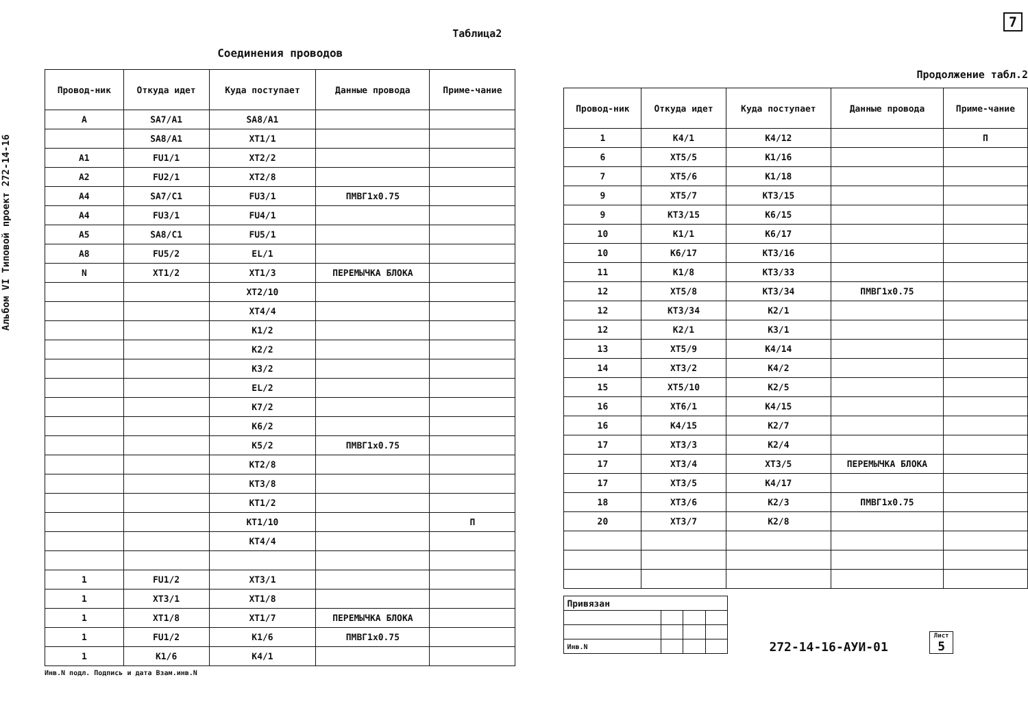Альбом VI Типовой проект 272-14-16
7
Таблица2
Соединения проводов
| Провод-ник | Откуда идет | Куда поступает | Данные провода | Приме-чание |
| --- | --- | --- | --- | --- |
| A | SA7/A1 | SA8/A1 | | |
| | SA8/A1 | XT1/1 | | |
| A1 | FU1/1 | XT2/2 | | |
| A2 | FU2/1 | XT2/8 | | |
| A4 | SA7/C1 | FU3/1 | ПМВГ1x0.75 | |
| A4 | FU3/1 | FU4/1 | | |
| A5 | SA8/C1 | FU5/1 | | |
| A8 | FU5/2 | EL/1 | | |
| N | XT1/2 | XT1/3 | ПЕРЕМЫЧКА БЛОКА | |
| | | XT2/10 | | |
| | | XT4/4 | | |
| | | K1/2 | | |
| | | K2/2 | | |
| | | K3/2 | | |
| | | EL/2 | | |
| | | K7/2 | | |
| | | K6/2 | | |
| | | K5/2 | ПМВГ1x0.75 | |
| | | KT2/8 | | |
| | | KT3/8 | | |
| | | KT1/2 | | |
| | | KT1/10 | | П |
| | | KT4/4 | | |
| 1 | FU1/2 | XT3/1 | | |
| 1 | XT3/1 | XT1/8 | | |
| 1 | XT1/8 | XT1/7 | ПЕРЕМЫЧКА БЛОКА | |
| 1 | FU1/2 | K1/6 | ПМВГ1x0.75 | |
| 1 | K1/6 | K4/1 | | |
Инв.N подл. Подпись и дата Взам.инв.N
Продолжение табл.2
| Провод-ник | Откуда идет | Куда поступает | Данные провода | Приме-чание |
| --- | --- | --- | --- | --- |
| 1 | K4/1 | K4/12 | | П |
| 6 | XT5/5 | K1/16 | | |
| 7 | XT5/6 | K1/18 | | |
| 9 | XT5/7 | KT3/15 | | |
| 9 | KT3/15 | K6/15 | | |
| 10 | K1/1 | K6/17 | | |
| 10 | K6/17 | KT3/16 | | |
| 11 | K1/8 | KT3/33 | | |
| 12 | XT5/8 | KT3/34 | ПМВГ1x0.75 | |
| 12 | KT3/34 | K2/1 | | |
| 12 | K2/1 | K3/1 | | |
| 13 | XT5/9 | K4/14 | | |
| 14 | XT3/2 | K4/2 | | |
| 15 | XT5/10 | K2/5 | | |
| 16 | XT6/1 | K4/15 | | |
| 16 | K4/15 | K2/7 | | |
| 17 | XT3/3 | K2/4 | | |
| 17 | XT3/4 | XT3/5 | ПЕРЕМЫЧКА БЛОКА | |
| 17 | XT3/5 | K4/17 | | |
| 18 | XT3/6 | K2/3 | ПМВГ1x0.75 | |
| 20 | XT3/7 | K2/8 | | |
| Привязан | | | |
| Инв.N | | | |
272-14-16-АУИ-01
Лист
5